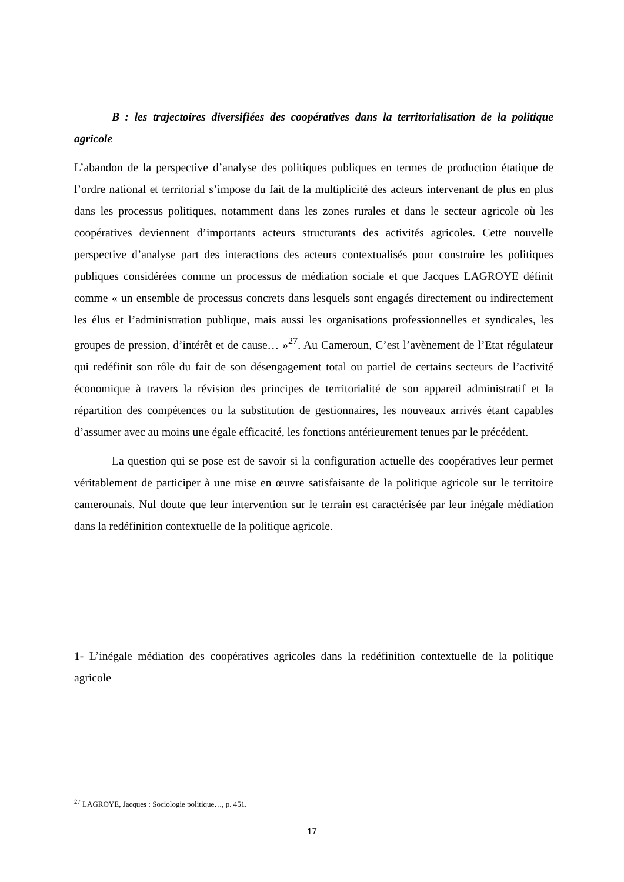B : les trajectoires diversifiées des coopératives dans la territorialisation de la politique agricole
L’abandon de la perspective d’analyse des politiques publiques en termes de production étatique de l’ordre national et territorial s’impose du fait de la multiplicité des acteurs intervenant de plus en plus dans les processus politiques, notamment dans les zones rurales et dans le secteur agricole où les coopératives deviennent d’importants acteurs structurants des activités agricoles. Cette nouvelle perspective d’analyse part des interactions des acteurs contextualisés pour construire les politiques publiques considérées comme un processus de médiation sociale et que Jacques LAGROYE définit comme « un ensemble de processus concrets dans lesquels sont engagés directement ou indirectement les élus et l’administration publique, mais aussi les organisations professionnelles et syndicales, les groupes de pression, d’intérêt et de cause… »<sup>27</sup>. Au Cameroun, C’est l’avènement de l’Etat régulateur qui redéfinit son rôle du fait de son désengagement total ou partiel de certains secteurs de l’activité économique à travers la révision des principes de territorialité de son appareil administratif et la répartition des compétences ou la substitution de gestionnaires, les nouveaux arrivés étant capables d’assumer avec au moins une égale efficacité, les fonctions antérieurement tenues par le précédent.
La question qui se pose est de savoir si la configuration actuelle des coopératives leur permet véritablement de participer à une mise en œuvre satisfaisante de la politique agricole sur le territoire camerounais. Nul doute que leur intervention sur le terrain est caractérisée par leur inégale médiation dans la redéfinition contextuelle de la politique agricole.
1- L’inégale médiation des coopératives agricoles dans la redéfinition contextuelle de la politique agricole
<sup>27</sup> LAGROYE, Jacques : Sociologie politique…, p. 451.
17